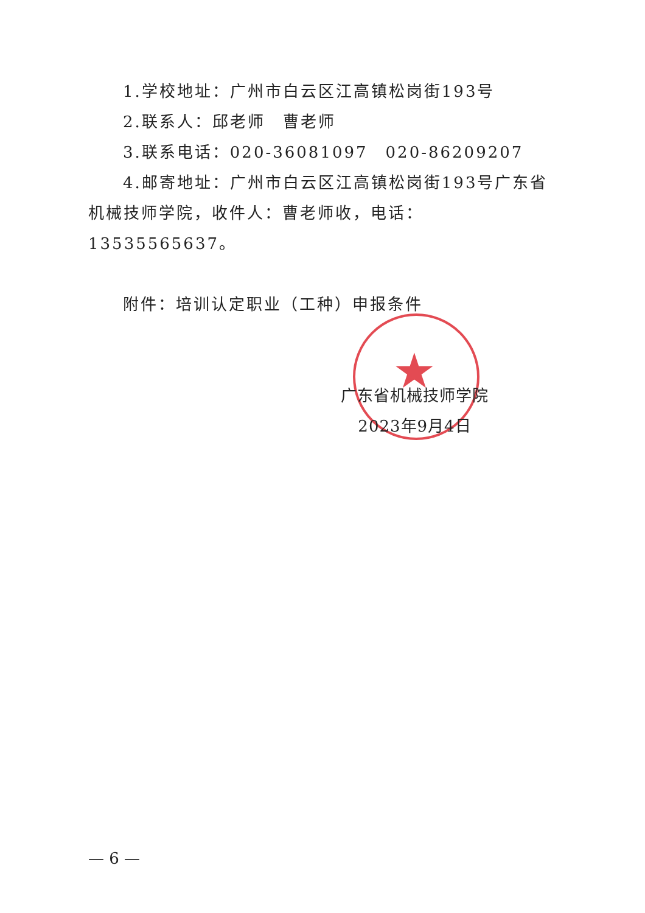★
1.学校地址：广州市白云区江高镇松岗街193号
2.联系人：邱老师　曹老师
3.联系电话：020-36081097　020-86209207
4.邮寄地址：广州市白云区江高镇松岗街193号广东省机械技师学院，收件人：曹老师收，电话：13535565637。
附件：培训认定职业（工种）申报条件
广东省机械技师学院
2023年9月4日
— 6 —